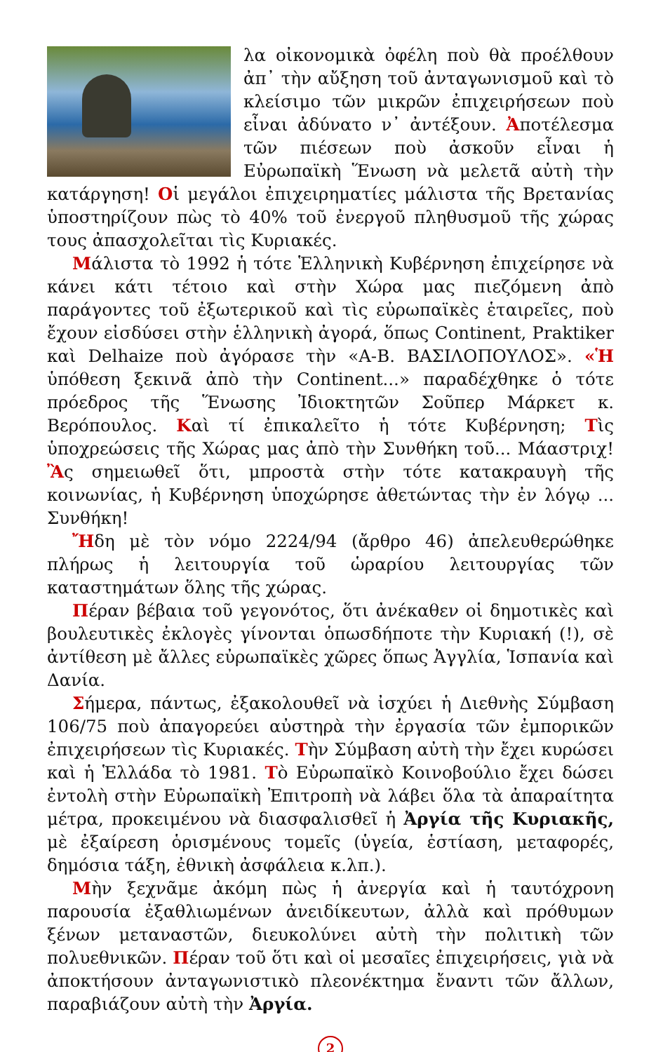λα οἰκονομικὰ ὀφέλη ποὺ θὰ προέλθουν ἀπ᾽ τὴν αὔξηση τοῦ ἀνταγωνισμοῦ καὶ τὸ κλείσιμο τῶν μικρῶν ἐπιχειρήσεων ποὺ εἶναι ἀδύνατο ν᾽ ἀντέξουν. Ἀποτέλεσμα τῶν πιέσεων ποὺ ἀσκοῦν εἶναι ἡ Εὐρωπαϊκὴ Ἕνωση νὰ μελετᾶ αὐτὴ τὴν κατάργηση! Οἱ μεγάλοι ἐπιχειρηματίες μάλιστα τῆς Βρετανίας ὑποστηρίζουν πὼς τὸ 40% τοῦ ἐνεργοῦ πληθυσμοῦ τῆς χώρας τους ἀπασχολεῖται τὶς Κυριακές.
Μάλιστα τὸ 1992 ἡ τότε Ἑλληνικὴ Κυβέρνηση ἐπιχείρησε νὰ κάνει κάτι τέτοιο καὶ στὴν Χώρα μας πιεζόμενη ἀπὸ παράγοντες τοῦ ἐξωτερικοῦ καὶ τὶς εὐρωπαϊκὲς ἑταιρεῖες, ποὺ ἔχουν εἰσδύσει στὴν ἑλληνικὴ ἀγορά, ὅπως Continent, Praktiker καὶ Delhaize ποὺ ἀγόρασε τὴν «Α-Β. ΒΑΣΙΛΟΠΟΥΛΟΣ». «Ἡ ὑπόθεση ξεκινᾶ ἀπὸ τὴν Continent...» παραδέχθηκε ὁ τότε πρόεδρος τῆς Ἕνωσης Ἰδιοκτητῶν Σοῦπερ Μάρκετ κ. Βερόπουλος. Καὶ τί ἐπικαλεῖτο ἡ τότε Κυβέρνηση; Τὶς ὑποχρεώσεις τῆς Χώρας μας ἀπὸ τὴν Συνθήκη τοῦ... Μάαστριχ! Ἂς σημειωθεῖ ὅτι, μπροστὰ στὴν τότε κατακραυγὴ τῆς κοινωνίας, ἡ Κυβέρνηση ὑποχώρησε ἀθετώντας τὴν ἐν λόγῳ ... Συνθήκη!
Ἤδη μὲ τὸν νόμο 2224/94 (ἄρθρο 46) ἀπελευθερώθηκε πλήρως ἡ λειτουργία τοῦ ὡραρίου λειτουργίας τῶν καταστημάτων ὅλης τῆς χώρας.
Πέραν βέβαια τοῦ γεγονότος, ὅτι ἀνέκαθεν οἱ δημοτικὲς καὶ βουλευτικὲς ἐκλογὲς γίνονται ὁπωσδήποτε τὴν Κυριακή (!), σὲ ἀντίθεση μὲ ἄλλες εὐρωπαϊκὲς χῶρες ὅπως Ἀγγλία, Ἱσπανία καὶ Δανία.
Σήμερα, πάντως, ἐξακολουθεῖ νὰ ἰσχύει ἡ Διεθνὴς Σύμβαση 106/75 ποὺ ἀπαγορεύει αὐστηρὰ τὴν ἐργασία τῶν ἐμπορικῶν ἐπιχειρήσεων τὶς Κυριακές. Τὴν Σύμβαση αὐτὴ τὴν ἔχει κυρώσει καὶ ἡ Ἑλλάδα τὸ 1981. Τὸ Εὐρωπαϊκὸ Κοινοβούλιο ἔχει δώσει ἐντολὴ στὴν Εὐρωπαϊκὴ Ἐπιτροπὴ νὰ λάβει ὅλα τὰ ἀπαραίτητα μέτρα, προκειμένου νὰ διασφαλισθεῖ ἡ Ἀργία τῆς Κυριακῆς, μὲ ἐξαίρεση ὁρισμένους τομεῖς (ὑγεία, ἑστίαση, μεταφορές, δημόσια τάξη, ἐθνικὴ ἀσφάλεια κ.λπ.).
Μὴν ξεχνᾶμε ἀκόμη πὼς ἡ ἀνεργία καὶ ἡ ταυτόχρονη παρουσία ἐξαθλιωμένων ἀνειδίκευτων, ἀλλὰ καὶ πρόθυμων ξένων μεταναστῶν, διευκολύνει αὐτὴ τὴν πολιτικὴ τῶν πολυεθνικῶν. Πέραν τοῦ ὅτι καὶ οἱ μεσαῖες ἐπιχειρήσεις, γιὰ νὰ ἀποκτήσουν ἀνταγωνιστικὸ πλεονέκτημα ἔναντι τῶν ἄλλων, παραβιάζουν αὐτὴ τὴν Ἀργία.
2